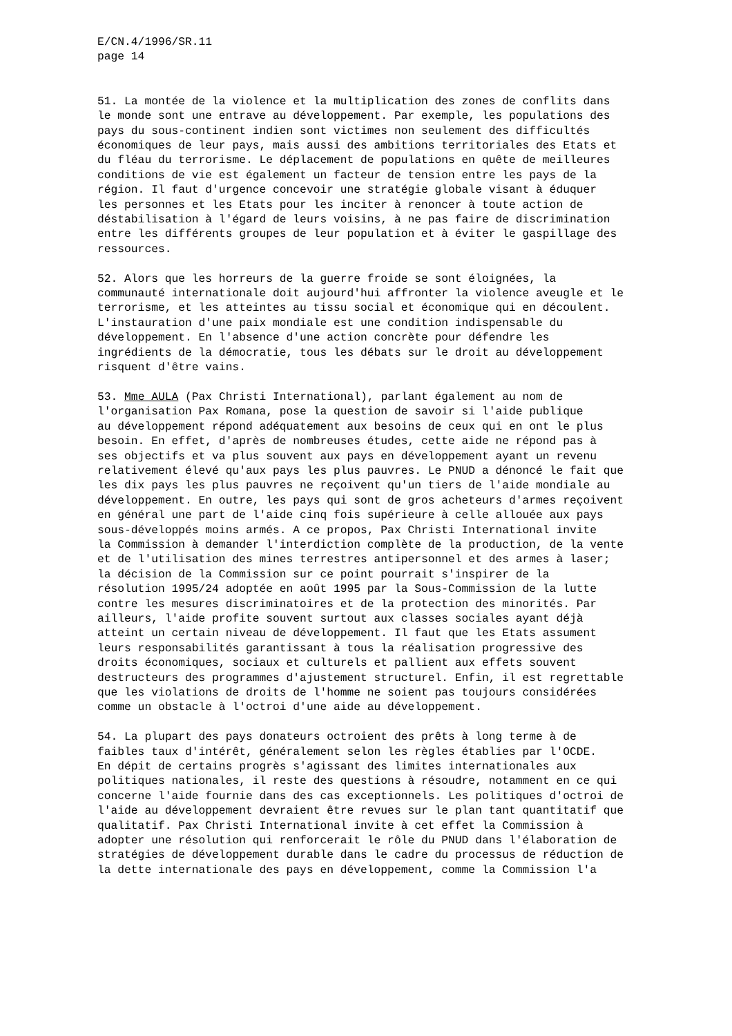E/CN.4/1996/SR.11 page 14
51. La montée de la violence et la multiplication des zones de conflits dans le monde sont une entrave au développement. Par exemple, les populations des pays du sous-continent indien sont victimes non seulement des difficultés économiques de leur pays, mais aussi des ambitions territoriales des Etats et du fléau du terrorisme. Le déplacement de populations en quête de meilleures conditions de vie est également un facteur de tension entre les pays de la région. Il faut d'urgence concevoir une stratégie globale visant à éduquer les personnes et les Etats pour les inciter à renoncer à toute action de déstabilisation à l'égard de leurs voisins, à ne pas faire de discrimination entre les différents groupes de leur population et à éviter le gaspillage des ressources.
52. Alors que les horreurs de la guerre froide se sont éloignées, la communauté internationale doit aujourd'hui affronter la violence aveugle et le terrorisme, et les atteintes au tissu social et économique qui en découlent. L'instauration d'une paix mondiale est une condition indispensable du développement. En l'absence d'une action concrète pour défendre les ingrédients de la démocratie, tous les débats sur le droit au développement risquent d'être vains.
53. Mme AULA (Pax Christi International), parlant également au nom de l'organisation Pax Romana, pose la question de savoir si l'aide publique au développement répond adéquatement aux besoins de ceux qui en ont le plus besoin. En effet, d'après de nombreuses études, cette aide ne répond pas à ses objectifs et va plus souvent aux pays en développement ayant un revenu relativement élevé qu'aux pays les plus pauvres. Le PNUD a dénoncé le fait que les dix pays les plus pauvres ne reçoivent qu'un tiers de l'aide mondiale au développement. En outre, les pays qui sont de gros acheteurs d'armes reçoivent en général une part de l'aide cinq fois supérieure à celle allouée aux pays sous-développés moins armés. A ce propos, Pax Christi International invite la Commission à demander l'interdiction complète de la production, de la vente et de l'utilisation des mines terrestres antipersonnel et des armes à laser; la décision de la Commission sur ce point pourrait s'inspirer de la résolution 1995/24 adoptée en août 1995 par la Sous-Commission de la lutte contre les mesures discriminatoires et de la protection des minorités. Par ailleurs, l'aide profite souvent surtout aux classes sociales ayant déjà atteint un certain niveau de développement. Il faut que les Etats assument leurs responsabilités garantissant à tous la réalisation progressive des droits économiques, sociaux et culturels et pallient aux effets souvent destructeurs des programmes d'ajustement structurel. Enfin, il est regrettable que les violations de droits de l'homme ne soient pas toujours considérées comme un obstacle à l'octroi d'une aide au développement.
54. La plupart des pays donateurs octroient des prêts à long terme à de faibles taux d'intérêt, généralement selon les règles établies par l'OCDE. En dépit de certains progrès s'agissant des limites internationales aux politiques nationales, il reste des questions à résoudre, notamment en ce qui concerne l'aide fournie dans des cas exceptionnels. Les politiques d'octroi de l'aide au développement devraient être revues sur le plan tant quantitatif que qualitatif. Pax Christi International invite à cet effet la Commission à adopter une résolution qui renforcerait le rôle du PNUD dans l'élaboration de stratégies de développement durable dans le cadre du processus de réduction de la dette internationale des pays en développement, comme la Commission l'a